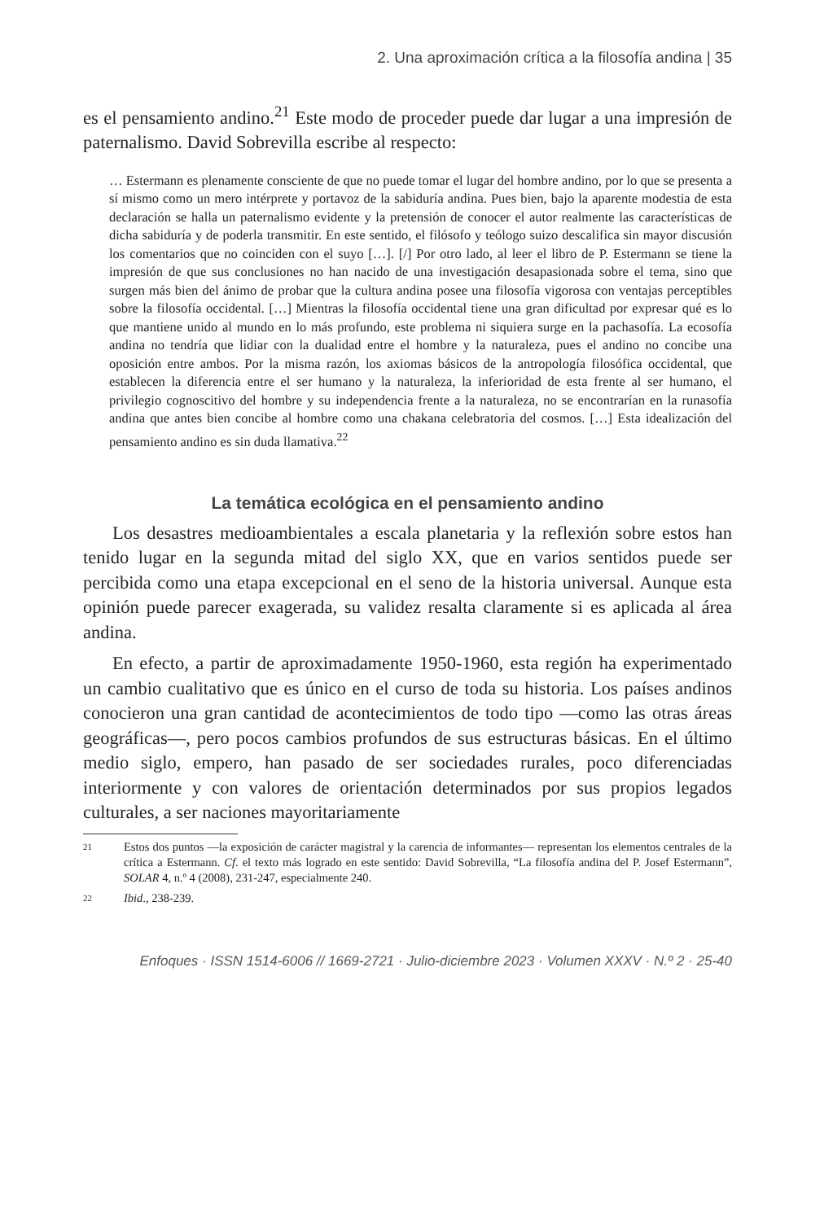2. Una aproximación crítica a la filosofía andina | 35
es el pensamiento andino.<sup>21</sup> Este modo de proceder puede dar lugar a una impresión de paternalismo. David Sobrevilla escribe al respecto:
… Estermann es plenamente consciente de que no puede tomar el lugar del hombre andino, por lo que se presenta a sí mismo como un mero intérprete y portavoz de la sabiduría andina. Pues bien, bajo la aparente modestia de esta declaración se halla un paternalismo evidente y la pretensión de conocer el autor realmente las características de dicha sabiduría y de poderla transmitir. En este sentido, el filósofo y teólogo suizo descalifica sin mayor discusión los comentarios que no coinciden con el suyo […]. [/] Por otro lado, al leer el libro de P. Estermann se tiene la impresión de que sus conclusiones no han nacido de una investigación desapasionada sobre el tema, sino que surgen más bien del ánimo de probar que la cultura andina posee una filosofía vigorosa con ventajas perceptibles sobre la filosofía occidental. […] Mientras la filosofía occidental tiene una gran dificultad por expresar qué es lo que mantiene unido al mundo en lo más profundo, este problema ni siquiera surge en la pachasofía. La ecosofía andina no tendría que lidiar con la dualidad entre el hombre y la naturaleza, pues el andino no concibe una oposición entre ambos. Por la misma razón, los axiomas básicos de la antropología filosófica occidental, que establecen la diferencia entre el ser humano y la naturaleza, la inferioridad de esta frente al ser humano, el privilegio cognoscitivo del hombre y su independencia frente a la naturaleza, no se encontrarían en la runasofía andina que antes bien concibe al hombre como una chakana celebratoria del cosmos. […] Esta idealización del pensamiento andino es sin duda llamativa.<sup>22</sup>
La temática ecológica en el pensamiento andino
Los desastres medioambientales a escala planetaria y la reflexión sobre estos han tenido lugar en la segunda mitad del siglo XX, que en varios sentidos puede ser percibida como una etapa excepcional en el seno de la historia universal. Aunque esta opinión puede parecer exagerada, su validez resalta claramente si es aplicada al área andina.
En efecto, a partir de aproximadamente 1950-1960, esta región ha experimentado un cambio cualitativo que es único en el curso de toda su historia. Los países andinos conocieron una gran cantidad de acontecimientos de todo tipo —como las otras áreas geográficas—, pero pocos cambios profundos de sus estructuras básicas. En el último medio siglo, empero, han pasado de ser sociedades rurales, poco diferenciadas interiormente y con valores de orientación determinados por sus propios legados culturales, a ser naciones mayoritariamente
21
Estos dos puntos —la exposición de carácter magistral y la carencia de informantes— representan los elementos centrales de la crítica a Estermann. Cf. el texto más logrado en este sentido: David Sobrevilla, “La filosofía andina del P. Josef Estermann”, SOLAR 4, n.º 4 (2008), 231-247, especialmente 240.
22
Ibid., 238-239.
Enfoques · ISSN 1514-6006 // 1669-2721 · Julio-diciembre 2023 · Volumen XXXV · N.º 2 · 25-40